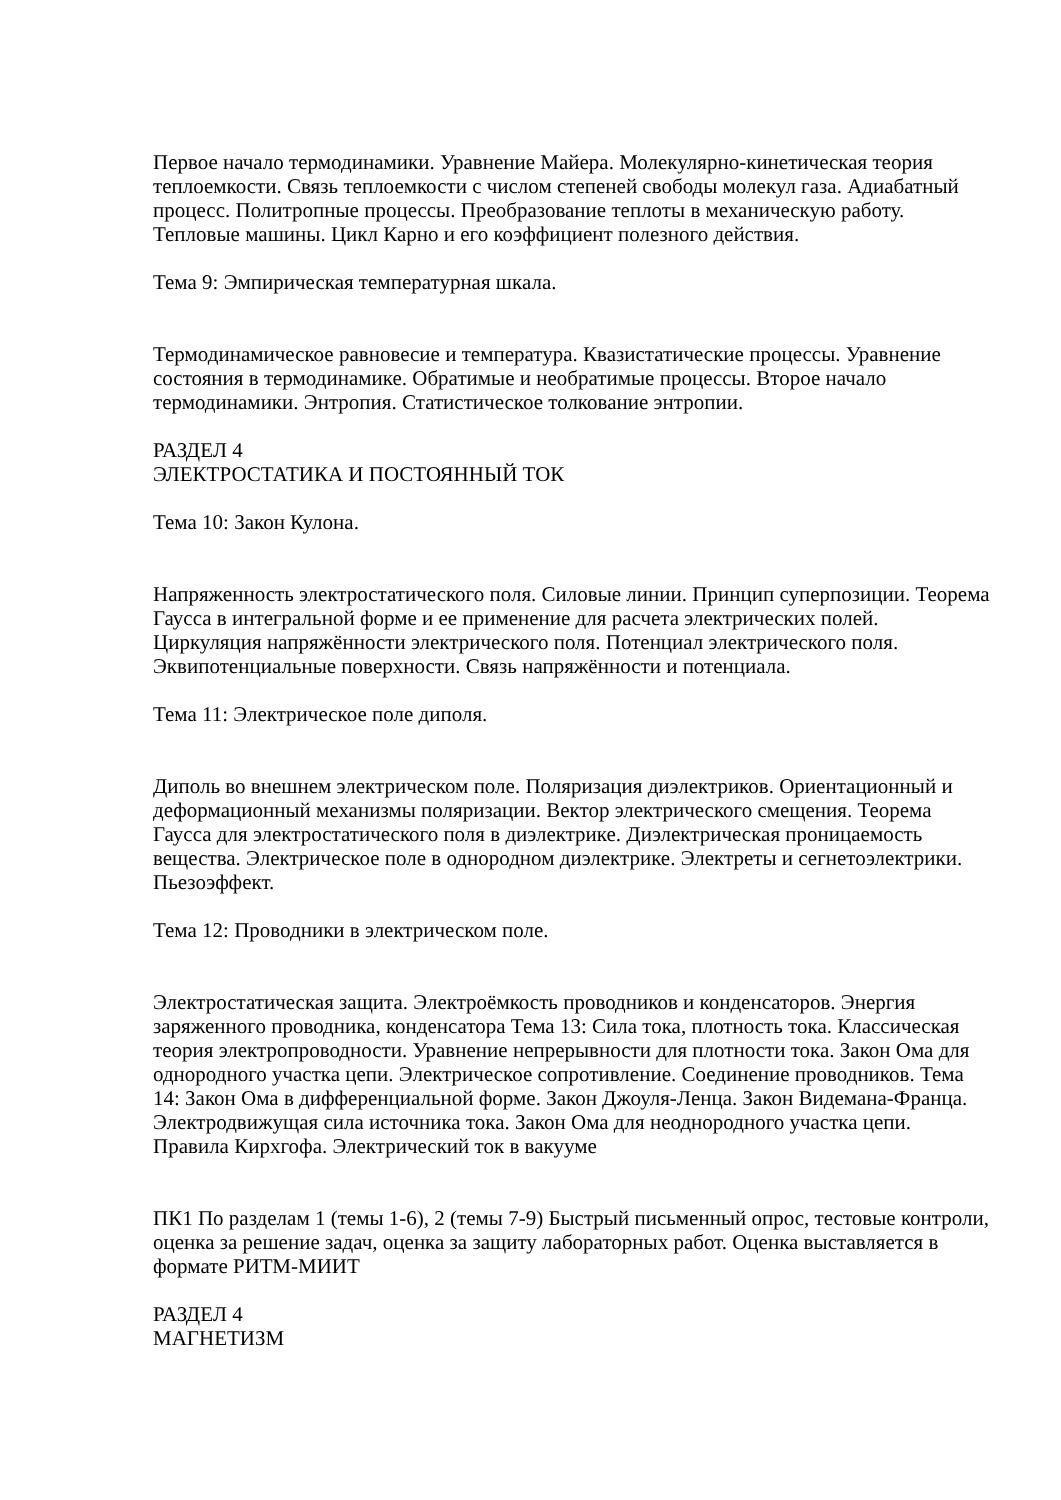Первое начало термодинамики. Уравнение Майера. Молекулярно-кинетическая теория теплоемкости. Связь теплоемкости с числом степеней свободы молекул газа. Адиабатный процесс. Политропные процессы. Преобразование теплоты в механическую работу. Тепловые машины. Цикл Карно и его коэффициент полезного действия.
Тема 9: Эмпирическая температурная шкала.
Термодинамическое равновесие и температура. Квазистатические процессы. Уравнение состояния в термодинамике. Обратимые и необратимые процессы. Второе начало термодинамики. Энтропия. Статистическое толкование энтропии.
РАЗДЕЛ 4
ЭЛЕКТРОСТАТИКА И ПОСТОЯННЫЙ ТОК
Тема 10: Закон Кулона.
Напряженность электростатического поля. Силовые линии. Принцип суперпозиции. Теорема Гаусса в интегральной форме и ее применение для расчета электрических полей. Циркуляция напряжённости электрического поля. Потенциал электрического поля. Эквипотенциальные поверхности. Связь напряжённости и потенциала.
Тема 11: Электрическое поле диполя.
Диполь во внешнем электрическом поле. Поляризация диэлектриков. Ориентационный и деформационный механизмы поляризации. Вектор электрического смещения. Теорема Гаусса для электростатического поля в диэлектрике. Диэлектрическая проницаемость вещества. Электрическое поле в однородном диэлектрике. Электреты и сегнетоэлектрики. Пьезоэффект.
Тема 12: Проводники в электрическом поле.
Электростатическая защита. Электроёмкость проводников и конденсаторов. Энергия заряженного проводника, конденсатора Тема 13: Сила тока, плотность тока. Классическая теория электропроводности. Уравнение непрерывности для плотности тока. Закон Ома для однородного участка цепи. Электрическое сопротивление. Соединение проводников. Тема 14: Закон Ома в дифференциальной форме. Закон Джоуля-Ленца. Закон Видемана-Франца. Электродвижущая сила источника тока. Закон Ома для неоднородного участка цепи. Правила Кирхгофа. Электрический ток в вакууме
ПК1 По разделам 1 (темы 1-6), 2 (темы 7-9) Быстрый письменный опрос, тестовые контроли, оценка за решение задач, оценка за защиту лабораторных работ. Оценка выставляется в формате РИТМ-МИИТ
РАЗДЕЛ 4
МАГНЕТИЗМ